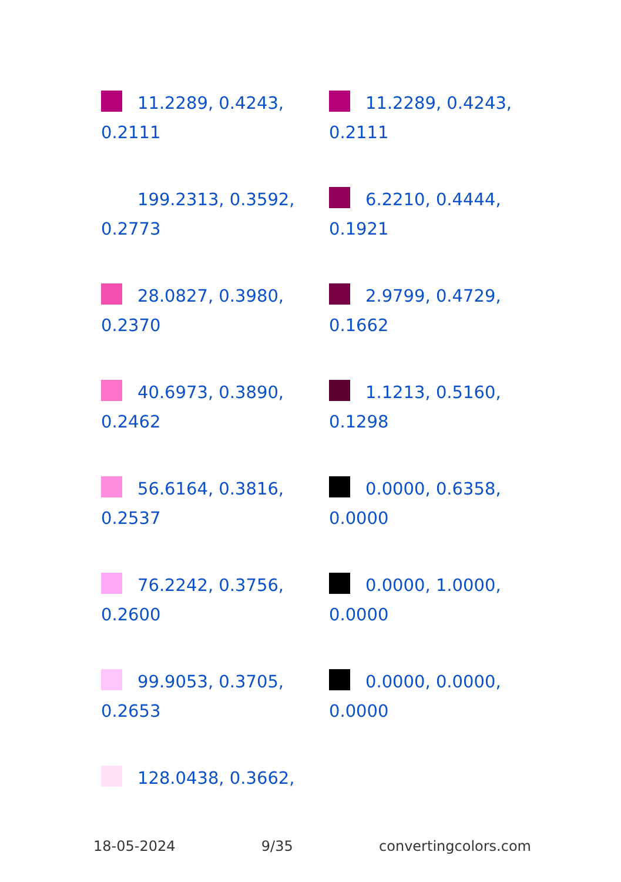11.2289, 0.4243,
0.2111
11.2289, 0.4243,
0.2111
199.2313, 0.3592,
0.2773
6.2210, 0.4444,
0.1921
28.0827, 0.3980,
0.2370
2.9799, 0.4729,
0.1662
40.6973, 0.3890,
0.2462
1.1213, 0.5160,
0.1298
56.6164, 0.3816,
0.2537
0.0000, 0.6358,
0.0000
76.2242, 0.3756,
0.2600
0.0000, 1.0000,
0.0000
99.9053, 0.3705,
0.2653
0.0000, 0.0000,
0.0000
128.0438, 0.3662,
18-05-2024 9/35 convertingcolors.com